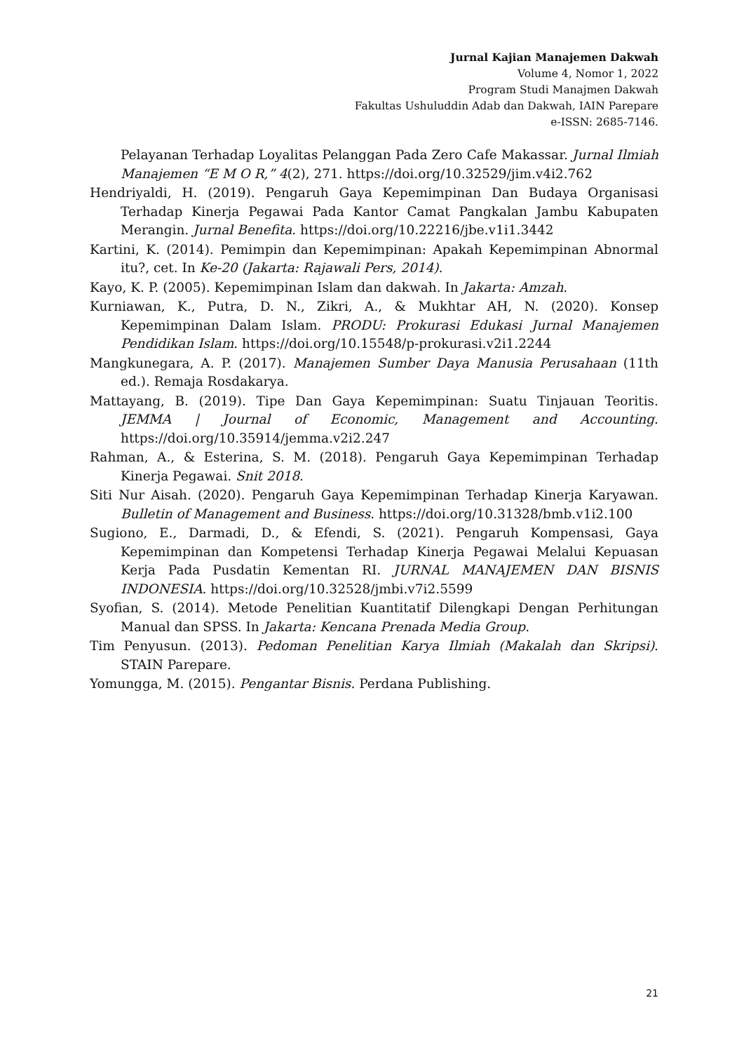Jurnal Kajian Manajemen Dakwah
Volume 4, Nomor 1, 2022
Program Studi Manajmen Dakwah
Fakultas Ushuluddin Adab dan Dakwah, IAIN Parepare
e-ISSN: 2685-7146.
Pelayanan Terhadap Loyalitas Pelanggan Pada Zero Cafe Makassar. Jurnal Ilmiah Manajemen “E M O R,” 4(2), 271. https://doi.org/10.32529/jim.v4i2.762
Hendriyaldi, H. (2019). Pengaruh Gaya Kepemimpinan Dan Budaya Organisasi Terhadap Kinerja Pegawai Pada Kantor Camat Pangkalan Jambu Kabupaten Merangin. Jurnal Benefita. https://doi.org/10.22216/jbe.v1i1.3442
Kartini, K. (2014). Pemimpin dan Kepemimpinan: Apakah Kepemimpinan Abnormal itu?, cet. In Ke-20 (Jakarta: Rajawali Pers, 2014).
Kayo, K. P. (2005). Kepemimpinan Islam dan dakwah. In Jakarta: Amzah.
Kurniawan, K., Putra, D. N., Zikri, A., & Mukhtar AH, N. (2020). Konsep Kepemimpinan Dalam Islam. PRODU: Prokurasi Edukasi Jurnal Manajemen Pendidikan Islam. https://doi.org/10.15548/p-prokurasi.v2i1.2244
Mangkunegara, A. P. (2017). Manajemen Sumber Daya Manusia Perusahaan (11th ed.). Remaja Rosdakarya.
Mattayang, B. (2019). Tipe Dan Gaya Kepemimpinan: Suatu Tinjauan Teoritis. JEMMA | Journal of Economic, Management and Accounting. https://doi.org/10.35914/jemma.v2i2.247
Rahman, A., & Esterina, S. M. (2018). Pengaruh Gaya Kepemimpinan Terhadap Kinerja Pegawai. Snit 2018.
Siti Nur Aisah. (2020). Pengaruh Gaya Kepemimpinan Terhadap Kinerja Karyawan. Bulletin of Management and Business. https://doi.org/10.31328/bmb.v1i2.100
Sugiono, E., Darmadi, D., & Efendi, S. (2021). Pengaruh Kompensasi, Gaya Kepemimpinan dan Kompetensi Terhadap Kinerja Pegawai Melalui Kepuasan Kerja Pada Pusdatin Kementan RI. JURNAL MANAJEMEN DAN BISNIS INDONESIA. https://doi.org/10.32528/jmbi.v7i2.5599
Syofian, S. (2014). Metode Penelitian Kuantitatif Dilengkapi Dengan Perhitungan Manual dan SPSS. In Jakarta: Kencana Prenada Media Group.
Tim Penyusun. (2013). Pedoman Penelitian Karya Ilmiah (Makalah dan Skripsi). STAIN Parepare.
Yomungga, M. (2015). Pengantar Bisnis. Perdana Publishing.
21